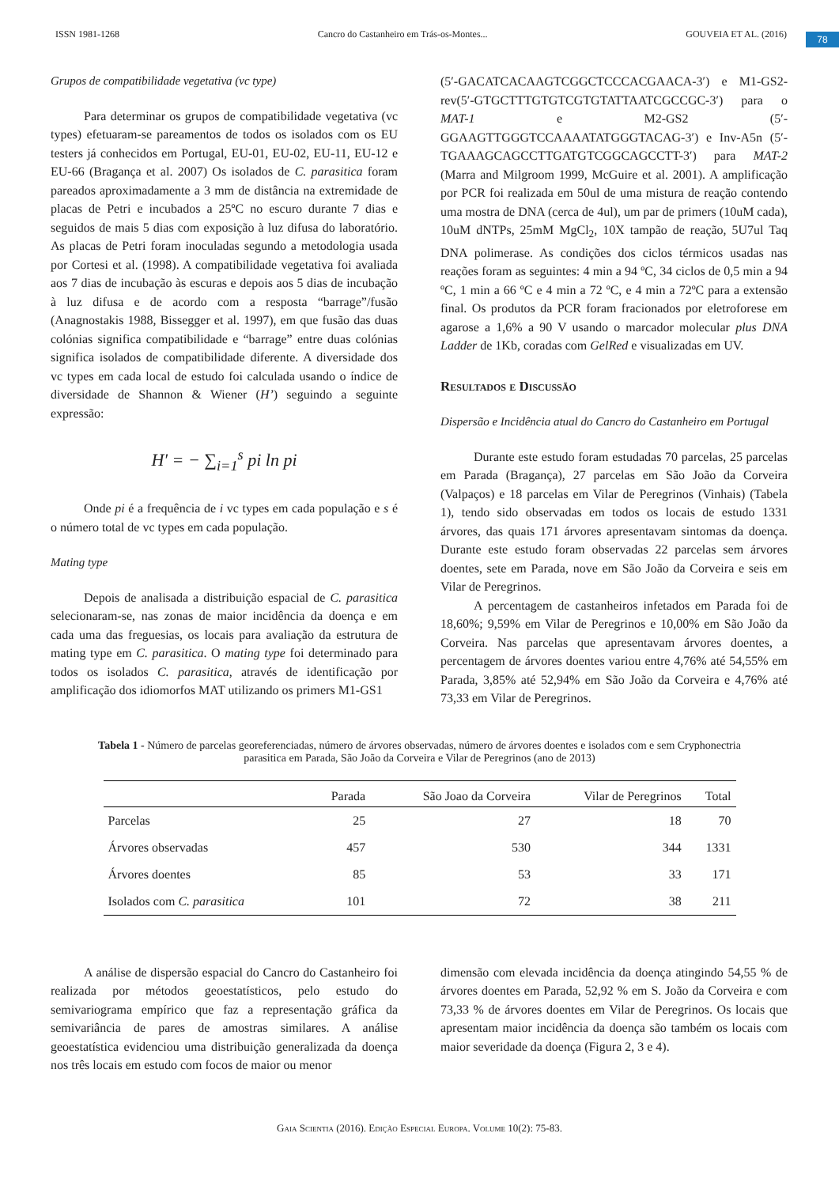ISSN 1981-1268 Cancro do Castanheiro em Trás-os-Montes... GOUVEIA ET AL. (2016)
78
Grupos de compatibilidade vegetativa (vc type)
Para determinar os grupos de compatibilidade vegetativa (vc types) efetuaram-se pareamentos de todos os isolados com os EU testers já conhecidos em Portugal, EU-01, EU-02, EU-11, EU-12 e EU-66 (Bragança et al. 2007) Os isolados de C. parasitica foram pareados aproximadamente a 3 mm de distância na extremidade de placas de Petri e incubados a 25ºC no escuro durante 7 dias e seguidos de mais 5 dias com exposição à luz difusa do laboratório. As placas de Petri foram inoculadas segundo a metodologia usada por Cortesi et al. (1998). A compatibilidade vegetativa foi avaliada aos 7 dias de incubação às escuras e depois aos 5 dias de incubação à luz difusa e de acordo com a resposta “barrage”/fusão (Anagnostakis 1988, Bissegger et al. 1997), em que fusão das duas colónias significa compatibilidade e “barrage” entre duas colónias significa isolados de compatibilidade diferente. A diversidade dos vc types em cada local de estudo foi calculada usando o índice de diversidade de Shannon & Wiener (H’) seguindo a seguinte expressão:
H′ = − ∑<sub>i=1</sub><sup>s</sup> pi ln pi
Onde pi é a frequência de i vc types em cada população e s é o número total de vc types em cada população.
Mating type
Depois de analisada a distribuição espacial de C. parasitica selecionaram-se, nas zonas de maior incidência da doença e em cada uma das freguesias, os locais para avaliação da estrutura de mating type em C. parasitica. O mating type foi determinado para todos os isolados C. parasitica, através de identificação por amplificação dos idiomorfos MAT utilizando os primers M1-GS1
(5′-GACATCACAAGTCGGCTCCCACGAACA-3′) e M1-GS2-rev(5′-GTGCTTTGTGTCGTGTATTAATCGCCGC-3′) para o MAT-1 e M2-GS2 (5′-GGAAGTTGGGTCCAAAATATGGGTACAG-3′) e Inv-A5n (5′-TGAAAGCAGCCTTGATGTCGGCAGCCTT-3′) para MAT-2 (Marra and Milgroom 1999, McGuire et al. 2001). A amplificação por PCR foi realizada em 50ul de uma mistura de reação contendo uma mostra de DNA (cerca de 4ul), um par de primers (10uM cada), 10uM dNTPs, 25mM MgCl<sub>2</sub>, 10X tampão de reação, 5U7ul Taq DNA polimerase. As condições dos ciclos térmicos usadas nas reações foram as seguintes: 4 min a 94 ºC, 34 ciclos de 0,5 min a 94 ºC, 1 min a 66 ºC e 4 min a 72 ºC, e 4 min a 72ºC para a extensão final. Os produtos da PCR foram fracionados por eletroforese em agarose a 1,6% a 90 V usando o marcador molecular plus DNA Ladder de 1Kb, coradas com GelRed e visualizadas em UV.
Resultados e Discussão
Dispersão e Incidência atual do Cancro do Castanheiro em Portugal
Durante este estudo foram estudadas 70 parcelas, 25 parcelas em Parada (Bragança), 27 parcelas em São João da Corveira (Valpaços) e 18 parcelas em Vilar de Peregrinos (Vinhais) (Tabela 1), tendo sido observadas em todos os locais de estudo 1331 árvores, das quais 171 árvores apresentavam sintomas da doença. Durante este estudo foram observadas 22 parcelas sem árvores doentes, sete em Parada, nove em São João da Corveira e seis em Vilar de Peregrinos.
A percentagem de castanheiros infetados em Parada foi de 18,60%; 9,59% em Vilar de Peregrinos e 10,00% em São João da Corveira. Nas parcelas que apresentavam árvores doentes, a percentagem de árvores doentes variou entre 4,76% até 54,55% em Parada, 3,85% até 52,94% em São João da Corveira e 4,76% até 73,33 em Vilar de Peregrinos.
Tabela 1 - Número de parcelas georeferenciadas, número de árvores observadas, número de árvores doentes e isolados com e sem Cryphonectria parasitica em Parada, São João da Corveira e Vilar de Peregrinos (ano de 2013)
| | Parada | São Joao da Corveira | Vilar de Peregrinos | Total |
| --- | --- | --- | --- | --- |
| Parcelas | 25 | 27 | 18 | 70 |
| Árvores observadas | 457 | 530 | 344 | 1331 |
| Árvores doentes | 85 | 53 | 33 | 171 |
| Isolados com C. parasitica | 101 | 72 | 38 | 211 |
A análise de dispersão espacial do Cancro do Castanheiro foi realizada por métodos geoestatísticos, pelo estudo do semivariograma empírico que faz a representação gráfica da semivariância de pares de amostras similares. A análise geoestatística evidenciou uma distribuição generalizada da doença nos três locais em estudo com focos de maior ou menor
dimensão com elevada incidência da doença atingindo 54,55 % de árvores doentes em Parada, 52,92 % em S. João da Corveira e com 73,33 % de árvores doentes em Vilar de Peregrinos. Os locais que apresentam maior incidência da doença são também os locais com maior severidade da doença (Figura 2, 3 e 4).
Gaia Scientia (2016). Edição Especial Europa. Volume 10(2): 75-83.